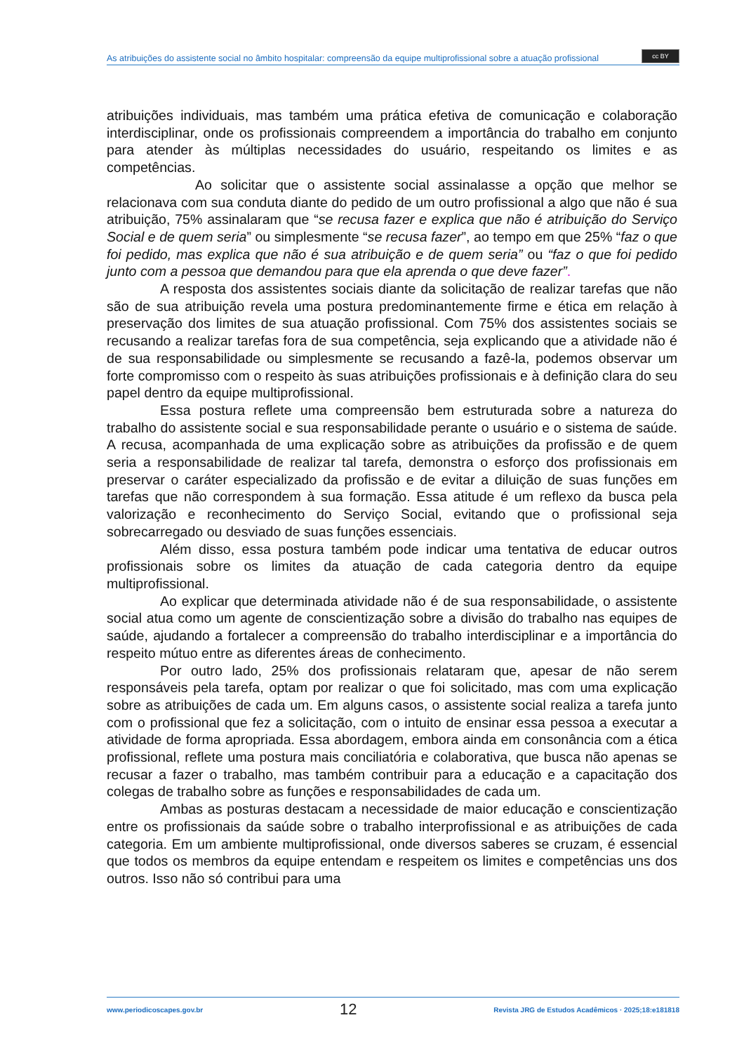As atribuições do assistente social no âmbito hospitalar: compreensão da equipe multiprofissional sobre a atuação profissional
cc BY
atribuições individuais, mas também uma prática efetiva de comunicação e colaboração interdisciplinar, onde os profissionais compreendem a importância do trabalho em conjunto para atender às múltiplas necessidades do usuário, respeitando os limites e as competências.
Ao solicitar que o assistente social assinalasse a opção que melhor se relacionava com sua conduta diante do pedido de um outro profissional a algo que não é sua atribuição, 75% assinalaram que “se recusa fazer e explica que não é atribuição do Serviço Social e de quem seria” ou simplesmente “se recusa fazer”, ao tempo em que 25% “faz o que foi pedido, mas explica que não é sua atribuição e de quem seria” ou “faz o que foi pedido junto com a pessoa que demandou para que ela aprenda o que deve fazer”.
A resposta dos assistentes sociais diante da solicitação de realizar tarefas que não são de sua atribuição revela uma postura predominantemente firme e ética em relação à preservação dos limites de sua atuação profissional. Com 75% dos assistentes sociais se recusando a realizar tarefas fora de sua competência, seja explicando que a atividade não é de sua responsabilidade ou simplesmente se recusando a fazê-la, podemos observar um forte compromisso com o respeito às suas atribuições profissionais e à definição clara do seu papel dentro da equipe multiprofissional.
Essa postura reflete uma compreensão bem estruturada sobre a natureza do trabalho do assistente social e sua responsabilidade perante o usuário e o sistema de saúde. A recusa, acompanhada de uma explicação sobre as atribuições da profissão e de quem seria a responsabilidade de realizar tal tarefa, demonstra o esforço dos profissionais em preservar o caráter especializado da profissão e de evitar a diluição de suas funções em tarefas que não correspondem à sua formação. Essa atitude é um reflexo da busca pela valorização e reconhecimento do Serviço Social, evitando que o profissional seja sobrecarregado ou desviado de suas funções essenciais.
Além disso, essa postura também pode indicar uma tentativa de educar outros profissionais sobre os limites da atuação de cada categoria dentro da equipe multiprofissional.
Ao explicar que determinada atividade não é de sua responsabilidade, o assistente social atua como um agente de conscientização sobre a divisão do trabalho nas equipes de saúde, ajudando a fortalecer a compreensão do trabalho interdisciplinar e a importância do respeito mútuo entre as diferentes áreas de conhecimento.
Por outro lado, 25% dos profissionais relataram que, apesar de não serem responsáveis pela tarefa, optam por realizar o que foi solicitado, mas com uma explicação sobre as atribuições de cada um. Em alguns casos, o assistente social realiza a tarefa junto com o profissional que fez a solicitação, com o intuito de ensinar essa pessoa a executar a atividade de forma apropriada. Essa abordagem, embora ainda em consonância com a ética profissional, reflete uma postura mais conciliatória e colaborativa, que busca não apenas se recusar a fazer o trabalho, mas também contribuir para a educação e a capacitação dos colegas de trabalho sobre as funções e responsabilidades de cada um.
Ambas as posturas destacam a necessidade de maior educação e conscientização entre os profissionais da saúde sobre o trabalho interprofissional e as atribuições de cada categoria. Em um ambiente multiprofissional, onde diversos saberes se cruzam, é essencial que todos os membros da equipe entendam e respeitem os limites e competências uns dos outros. Isso não só contribui para uma
www.periodicoscapes.gov.br 12 Revista JRG de Estudos Acadêmicos · 2025;18:e181818